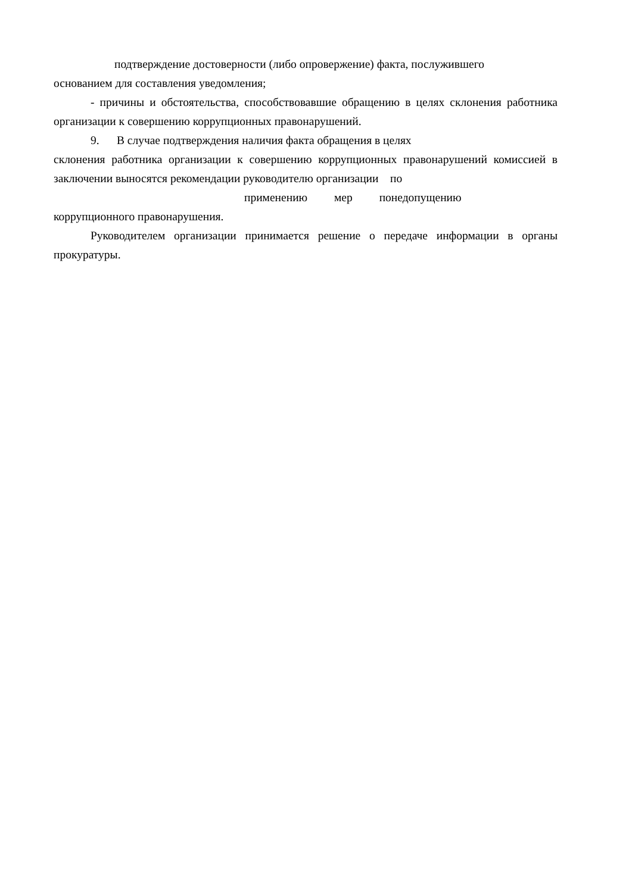подтверждение достоверности (либо опровержение) факта, послужившего
основанием для составления уведомления;
- причины и обстоятельства, способствовавшие обращению в целях склонения работника организации к совершению коррупционных правонарушений.
9. В случае подтверждения наличия факта обращения в целях
склонения работника организации к совершению коррупционных правонарушений комиссией в заключении выносятся рекомендации руководителю организации по
применению мер понедопущению
коррупционного правонарушения.
Руководителем организации принимается решение о передаче информации в органы прокуратуры.